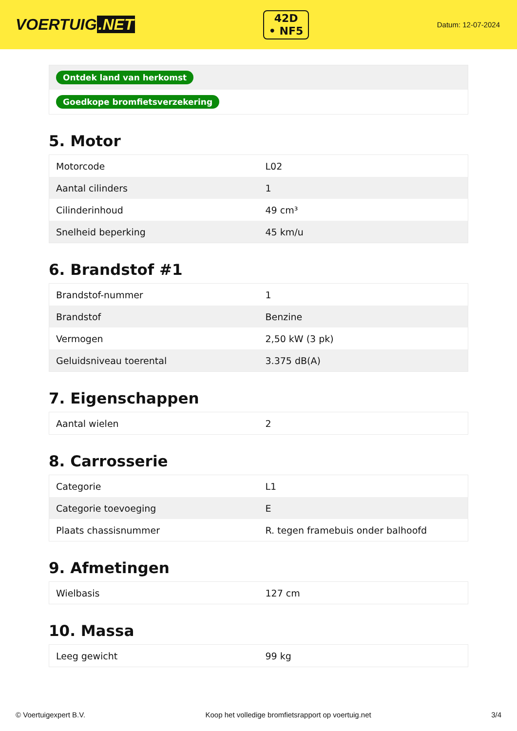VOERTUIG.NET
42D
• NF5
Datum: 12-07-2024
| Ontdek land van herkomst |
| Goedkope bromfietsverzekering |
5. Motor
| Motorcode | L02 |
| Aantal cilinders | 1 |
| Cilinderinhoud | 49 cm³ |
| Snelheid beperking | 45 km/u |
6. Brandstof #1
| Brandstof-nummer | 1 |
| Brandstof | Benzine |
| Vermogen | 2,50 kW (3 pk) |
| Geluidsniveau toerental | 3.375 dB(A) |
7. Eigenschappen
| Aantal wielen | 2 |
8. Carrosserie
| Categorie | L1 |
| Categorie toevoeging | E |
| Plaats chassisnummer | R. tegen framebuis onder balhoofd |
9. Afmetingen
| Wielbasis | 127 cm |
10. Massa
| Leeg gewicht | 99 kg |
© Voertuigexpert B.V. Koop het volledige bromfietsrapport op voertuig.net 3/4